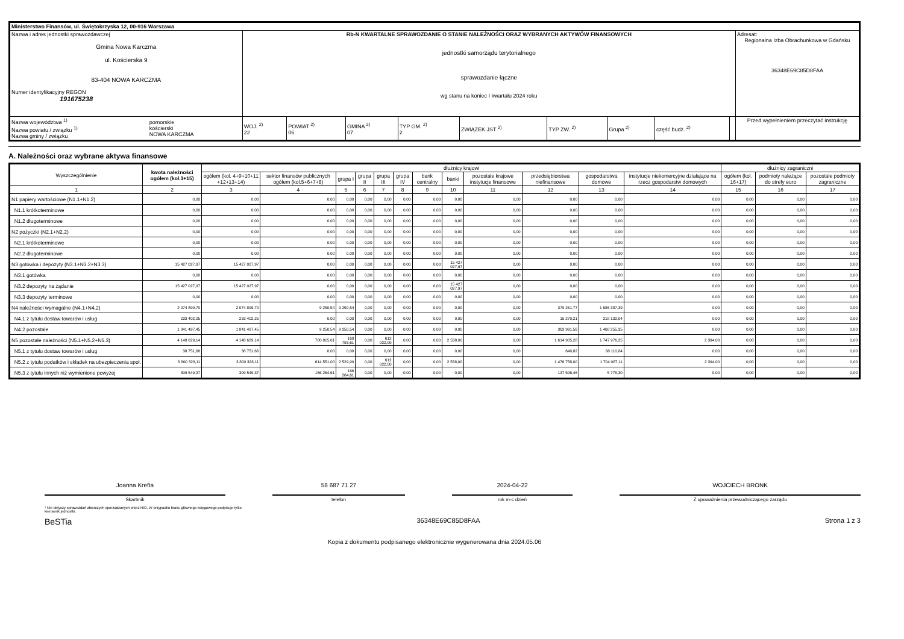| Ministerstwo Finansów, ul. Świętokrzyska 12, 00-916 Warszawa | | | | | | | | | | | |
| Nazwa i adres jednostki sprawozdawczej Gmina Nowa Karczma ul. Kościerska 9 83-404 NOWA KARCZMA Numer identyfikacyjny REGON 191675238 | | Rb-N KWARTALNE SPRAWOZDANIE O STANIE NALEŻNOŚCI ORAZ WYBRANYCH AKTYWÓW FINANSOWYCH jednostki samorządu terytorialnego sprawozdanie łączne wg stanu na koniec I kwartału 2024 roku | | | | | | | | | Adresat: Regionalna Izba Obrachunkowa w Gdańsku 36348E69C85D8FAA |
| Nazwa województwa <sup>1)</sup> Nazwa powiatu / związku <sup>1)</sup> Nazwa gminy / związku | pomorskie kościerski NOWA KARCZMA | WOJ. <sup>2)</sup> 22 | POWIAT <sup>2)</sup> 06 | GMINA <sup>2)</sup> 07 | TYP GM. <sup>2)</sup> 2 | ZWIĄZEK JST <sup>2)</sup> | TYP ZW. <sup>2)</sup> | Grupa <sup>2)</sup> | część budż. <sup>2)</sup> | | Przed wypełnieniem przeczytać instrukcję |
A. Należności oraz wybrane aktywa finansowe
| Wyszczególnienie | kwota należności ogółem (kol.3+15) | dłużnicy krajowi | | | | | | | | | | | | dłużnicy zagraniczni | | |
| --- | --- | --- | --- | --- | --- | --- | --- | --- | --- | --- | --- | --- | --- | --- | --- | --- |
| | | ogółem (kol. 4+9+10+11 +12+13+14) | sektor finansów publicznych ogółem (kol.5+6+7+8) | grupa I | grupa II | grupa III | grupa IV | bank centralny | banki | pozostałe krajowe instytucje finansowe | przedsiębiorstwa niefinansowe | gospodarstwa domowe | instytucje niekomercyjne działające na rzecz gospodarstw domowych | ogółem (kol. 16+17) | podmioty należące do strefy euro | pozostałe podmioty zagraniczne |
| 1 | 2 | 3 | 4 | 5 | 6 | 7 | 8 | 9 | 10 | 11 | 12 | 13 | 14 | 15 | 16 | 17 |
| N1 papiery wartościowe (N1.1+N1.2) | 0,00 | 0,00 | 0,00 | 0,00 | 0,00 | 0,00 | 0,00 | 0,00 | 0,00 | 0,00 | 0,00 | 0,00 | 0,00 | 0,00 | 0,00 | 0,00 |
| N1.1 krótkoterminowe | 0,00 | 0,00 | 0,00 | 0,00 | 0,00 | 0,00 | 0,00 | 0,00 | 0,00 | 0,00 | 0,00 | 0,00 | 0,00 | 0,00 | 0,00 | 0,00 |
| N1.2 długoterminowe | 0,00 | 0,00 | 0,00 | 0,00 | 0,00 | 0,00 | 0,00 | 0,00 | 0,00 | 0,00 | 0,00 | 0,00 | 0,00 | 0,00 | 0,00 | 0,00 |
| N2 pożyczki (N2.1+N2,2) | 0,00 | 0,00 | 0,00 | 0,00 | 0,00 | 0,00 | 0,00 | 0,00 | 0,00 | 0,00 | 0,00 | 0,00 | 0,00 | 0,00 | 0,00 | 0,00 |
| N2.1 krótkoterminowe | 0,00 | 0,00 | 0,00 | 0,00 | 0,00 | 0,00 | 0,00 | 0,00 | 0,00 | 0,00 | 0,00 | 0,00 | 0,00 | 0,00 | 0,00 | 0,00 |
| N2.2 długoterminowe | 0,00 | 0,00 | 0,00 | 0,00 | 0,00 | 0,00 | 0,00 | 0,00 | 0,00 | 0,00 | 0,00 | 0,00 | 0,00 | 0,00 | 0,00 | 0,00 |
| N3 gotówka i depozyty (N3.1+N3.2+N3.3) | 15 427 027,97 | 15 427 027,97 | 0,00 | 0,00 | 0,00 | 0,00 | 0,00 | 0,00 | 15 427 027,97 | 0,00 | 0,00 | 0,00 | 0,00 | 0,00 | 0,00 | 0,00 |
| N3.1 gotówka | 0,00 | 0,00 | 0,00 | 0,00 | 0,00 | 0,00 | 0,00 | 0,00 | 0,00 | 0,00 | 0,00 | 0,00 | 0,00 | 0,00 | 0,00 | 0,00 |
| N3.2 depozyty na żądanie | 15 427 027,97 | 15 427 027,97 | 0,00 | 0,00 | 0,00 | 0,00 | 0,00 | 0,00 | 15 427 027,97 | 0,00 | 0,00 | 0,00 | 0,00 | 0,00 | 0,00 | 0,00 |
| N3.3 depozyty terminowe | 0,00 | 0,00 | 0,00 | 0,00 | 0,00 | 0,00 | 0,00 | 0,00 | 0,00 | 0,00 | 0,00 | 0,00 | 0,00 | 0,00 | 0,00 | 0,00 |
| N4 należności wymagalne (N4.1+N4.2) | 2 074 899,70 | 2 074 899,70 | 9 250,54 | 9 250,54 | 0,00 | 0,00 | 0,00 | 0,00 | 0,00 | 0,00 | 379 261,77 | 1 686 387,39 | 0,00 | 0,00 | 0,00 | 0,00 |
| N4.1 z tytułu dostaw towarów i usług | 233 402,25 | 233 402,25 | 0,00 | 0,00 | 0,00 | 0,00 | 0,00 | 0,00 | 0,00 | 0,00 | 15 270,21 | 218 132,04 | 0,00 | 0,00 | 0,00 | 0,00 |
| N4.2 pozostałe | 1 841 497,45 | 1 841 497,45 | 9 250,54 | 9 250,54 | 0,00 | 0,00 | 0,00 | 0,00 | 0,00 | 0,00 | 363 991,56 | 1 468 255,35 | 0,00 | 0,00 | 0,00 | 0,00 |
| N5 pozostałe należności (N5.1+N5.2+N5.3) | 4 148 629,14 | 4 148 629,14 | 780 815,61 | 168 793,61 | 0,00 | 612 022,00 | 0,00 | 0,00 | 2 538,00 | 0,00 | 1 614 905,28 | 1 747 976,25 | 2 394,00 | 0,00 | 0,00 | 0,00 |
| N5.1 z tytułu dostaw towarów i usług | 38 751,66 | 38 751,66 | 0,00 | 0,00 | 0,00 | 0,00 | 0,00 | 0,00 | 0,00 | 0,00 | 640,82 | 38 110,84 | 0,00 | 0,00 | 0,00 | 0,00 |
| N5.2 z tytułu podatków i składek na ubezpieczenia społ. | 3 800 328,11 | 3 800 328,11 | 614 551,00 | 2 529,00 | 0,00 | 612 022,00 | 0,00 | 0,00 | 2 538,00 | 0,00 | 1 476 758,00 | 1 704 087,11 | 2 394,00 | 0,00 | 0,00 | 0,00 |
| N5.3 z tytułu innych niż wymienione powyżej | 309 549,37 | 309 549,37 | 166 264,61 | 166 264,61 | 0,00 | 0,00 | 0,00 | 0,00 | 0,00 | 0,00 | 137 506,46 | 5 778,30 | 0,00 | 0,00 | 0,00 | 0,00 |
Joanna Krefta
Skarbnik
58 687 71 27
telefon
2024-04-22
rok m-c dzień
WOJCIECH BRONK
Z upoważnienia przewodniczącego zarządu
* Nie dotyczy sprawozdań zbiorczych sporządzanych przez RIO. W przypadku braku głównego księgowego podpisuje tylko kierownik jednostki.
BeSTia 36348E69C85D8FAA Strona 1 z 3
Kopia z dokumentu podpisanego elektronicznie wygenerowana dnia 2024.05.06